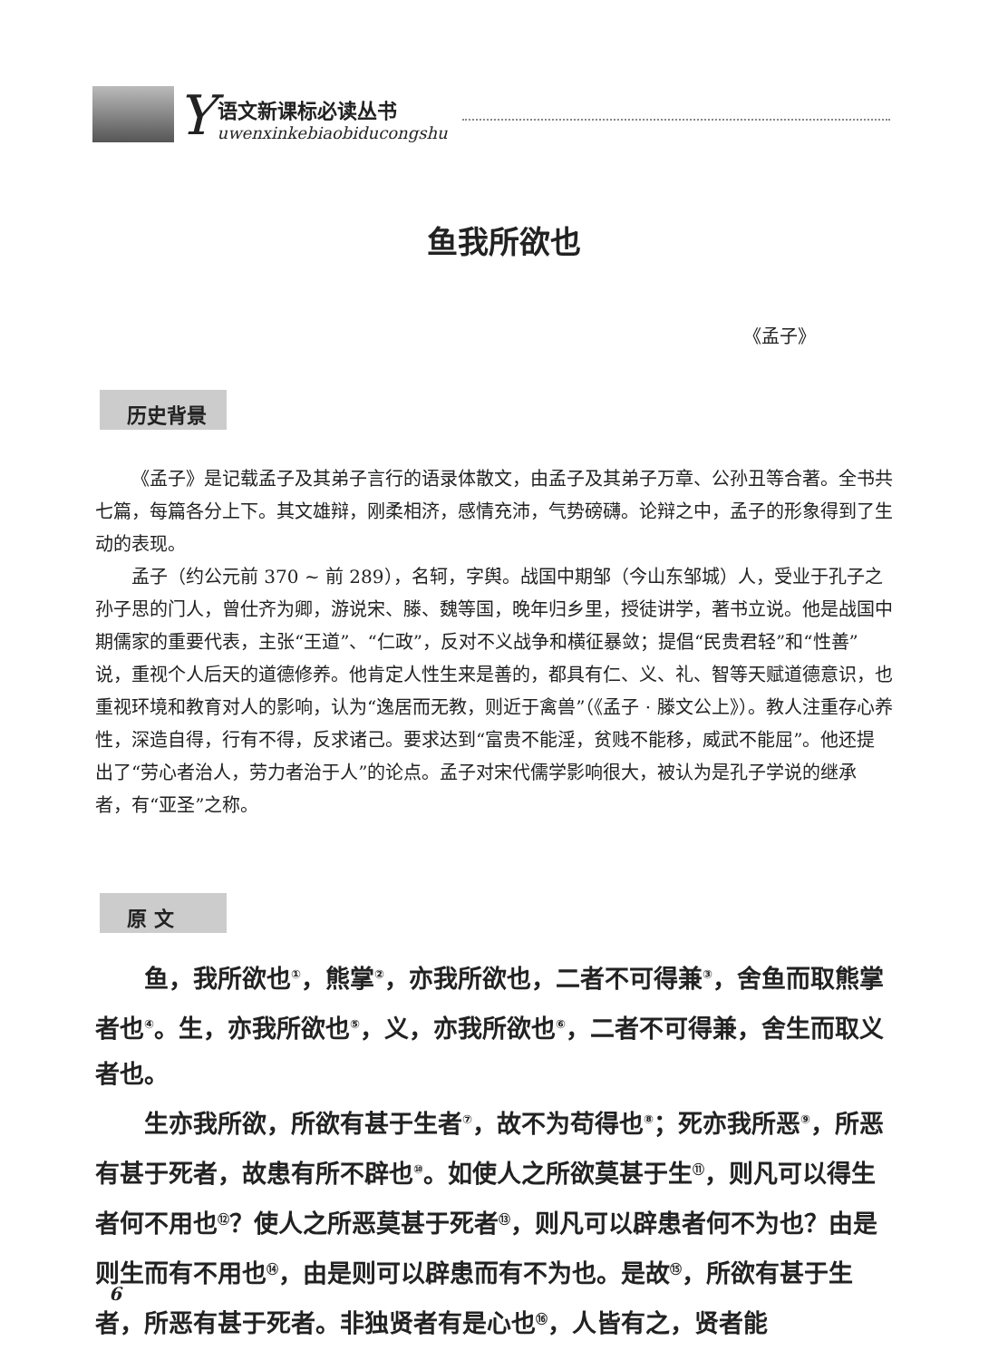Y
语文新课标必读丛书
uwenxinkebiaobiducongshu
鱼我所欲也
《孟子》
历史背景
《孟子》是记载孟子及其弟子言行的语录体散文，由孟子及其弟子万章、公孙丑等合著。全书共七篇，每篇各分上下。其文雄辩，刚柔相济，感情充沛，气势磅礴。论辩之中，孟子的形象得到了生动的表现。
孟子（约公元前 370 ~ 前 289），名轲，字舆。战国中期邹（今山东邹城）人，受业于孔子之孙子思的门人，曾仕齐为卿，游说宋、滕、魏等国，晚年归乡里，授徒讲学，著书立说。他是战国中期儒家的重要代表，主张“王道”、“仁政”，反对不义战争和横征暴敛；提倡“民贵君轻”和“性善”说，重视个人后天的道德修养。他肯定人性生来是善的，都具有仁、义、礼、智等天赋道德意识，也重视环境和教育对人的影响，认为“逸居而无教，则近于禽兽”（《孟子 · 滕文公上》）。教人注重存心养性，深造自得，行有不得，反求诸己。要求达到“富贵不能淫，贫贱不能移，威武不能屈”。他还提出了“劳心者治人，劳力者治于人”的论点。孟子对宋代儒学影响很大，被认为是孔子学说的继承者，有“亚圣”之称。
原 文
鱼，我所欲也<sup>①</sup>，熊掌<sup>②</sup>，亦我所欲也，二者不可得兼<sup>③</sup>，舍鱼而取熊掌者也<sup>④</sup>。生，亦我所欲也<sup>⑤</sup>，义，亦我所欲也<sup>⑥</sup>，二者不可得兼，舍生而取义者也。
生亦我所欲，所欲有甚于生者<sup>⑦</sup>，故不为苟得也<sup>⑧</sup>；死亦我所恶<sup>⑨</sup>，所恶有甚于死者，故患有所不辟也<sup>⑩</sup>。如使人之所欲莫甚于生<sup>⑪</sup>，则凡可以得生者何不用也<sup>⑫</sup>？使人之所恶莫甚于死者<sup>⑬</sup>，则凡可以辟患者何不为也？由是则生而有不用也<sup>⑭</sup>，由是则可以辟患而有不为也。是故<sup>⑮</sup>，所欲有甚于生者，所恶有甚于死者。非独贤者有是心也<sup>⑯</sup>，人皆有之，贤者能
6